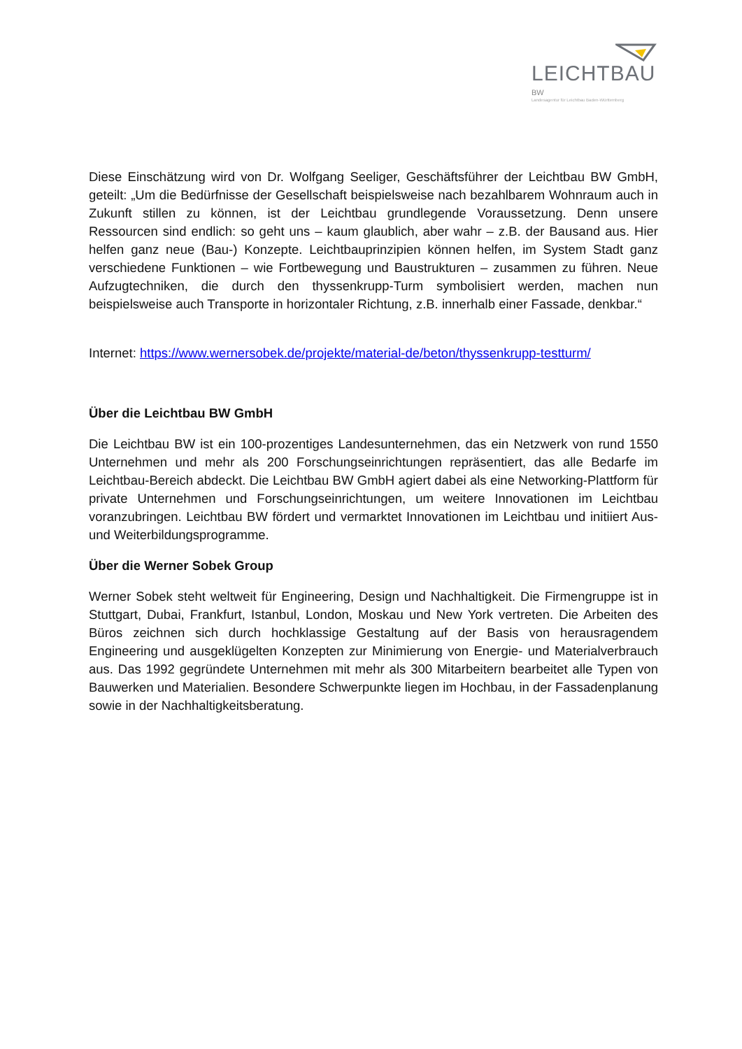LEICHTBAU BW
Landesagentur für Leichtbau Baden-Württemberg
Diese Einschätzung wird von Dr. Wolfgang Seeliger, Geschäftsführer der Leichtbau BW GmbH, geteilt: „Um die Bedürfnisse der Gesellschaft beispielsweise nach bezahlbarem Wohnraum auch in Zukunft stillen zu können, ist der Leichtbau grundlegende Voraussetzung. Denn unsere Ressourcen sind endlich: so geht uns – kaum glaublich, aber wahr – z.B. der Bausand aus. Hier helfen ganz neue (Bau-) Konzepte. Leichtbauprinzipien können helfen, im System Stadt ganz verschiedene Funktionen – wie Fortbewegung und Baustrukturen – zusammen zu führen. Neue Aufzugtechniken, die durch den thyssenkrupp-Turm symbolisiert werden, machen nun beispielsweise auch Transporte in horizontaler Richtung, z.B. innerhalb einer Fassade, denkbar.“
Internet: https://www.wernersobek.de/projekte/material-de/beton/thyssenkrupp-testturm/
Über die Leichtbau BW GmbH
Die Leichtbau BW ist ein 100-prozentiges Landesunternehmen, das ein Netzwerk von rund 1550 Unternehmen und mehr als 200 Forschungseinrichtungen repräsentiert, das alle Bedarfe im Leichtbau-Bereich abdeckt. Die Leichtbau BW GmbH agiert dabei als eine Networking-Plattform für private Unternehmen und Forschungseinrichtungen, um weitere Innovationen im Leichtbau voranzubringen. Leichtbau BW fördert und vermarktet Innovationen im Leichtbau und initiiert Aus- und Weiterbildungsprogramme.
Über die Werner Sobek Group
Werner Sobek steht weltweit für Engineering, Design und Nachhaltigkeit. Die Firmengruppe ist in Stuttgart, Dubai, Frankfurt, Istanbul, London, Moskau und New York vertreten. Die Arbeiten des Büros zeichnen sich durch hochklassige Gestaltung auf der Basis von herausragendem Engineering und ausgeklügelten Konzepten zur Minimierung von Energie- und Materialverbrauch aus. Das 1992 gegründete Unternehmen mit mehr als 300 Mitarbeitern bearbeitet alle Typen von Bauwerken und Materialien. Besondere Schwerpunkte liegen im Hochbau, in der Fassadenplanung sowie in der Nachhaltigkeitsberatung.